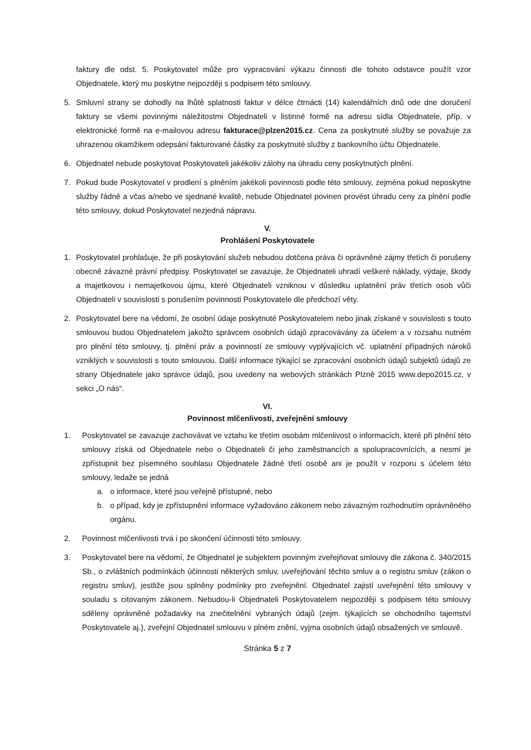faktury dle odst. 5. Poskytovatel může pro vypracování výkazu činnosti dle tohoto odstavce použít vzor Objednatele, který mu poskytne nejpozději s podpisem této smlouvy.
5. Smluvní strany se dohodly na lhůtě splatnosti faktur v délce čtrnácti (14) kalendářních dnů ode dne doručení faktury se všemi povinnými náležitostmi Objednateli v listinné formě na adresu sídla Objednatele, příp. v elektronické formě na e-mailovou adresu fakturace@plzen2015.cz. Cena za poskytnuté služby se považuje za uhrazenou okamžikem odepsání fakturované částky za poskytnuté služby z bankovního účtu Objednatele.
6. Objednatel nebude poskytovat Poskytovateli jakékoliv zálohy na úhradu ceny poskytnutých plnění.
7. Pokud bude Poskytovatel v prodlení s plněním jakékoli povinnosti podle této smlouvy, zejména pokud neposkytne služby řádně a včas a/nebo ve sjednané kvalitě, nebude Objednatel povinen provést úhradu ceny za plnění podle této smlouvy, dokud Poskytovatel nezjedná nápravu.
V.
Prohlášení Poskytovatele
1. Poskytovatel prohlašuje, že při poskytování služeb nebudou dotčena práva či oprávněné zájmy třetích či porušeny obecně závazné právní předpisy. Poskytovatel se zavazuje, že Objednateli uhradí veškeré náklady, výdaje, škody a majetkovou i nemajetkovou újmu, které Objednateli vzniknou v důsledku uplatnění práv třetích osob vůči Objednateli v souvislosti s porušením povinnosti Poskytovatele dle předchozí věty.
2. Poskytovatel bere na vědomí, že osobní údaje poskytnuté Poskytovatelem nebo jinak získané v souvislosti s touto smlouvou budou Objednatelem jakožto správcem osobních údajů zpracovávány za účelem a v rozsahu nutném pro plnění této smlouvy, tj. plnění práv a povinností ze smlouvy vyplývajících vč. uplatnění případných nároků vzniklých v souvislosti s touto smlouvou. Další informace týkající se zpracování osobních údajů subjektů údajů ze strany Objednatele jako správce údajů, jsou uvedeny na webových stránkách Plzně 2015 www.depo2015.cz, v sekci „O nás“.
VI.
Povinnost mlčenlivosti, zveřejnění smlouvy
1. Poskytovatel se zavazuje zachovávat ve vztahu ke třetím osobám mlčenlivost o informacích, které při plnění této smlouvy získá od Objednatele nebo o Objednateli či jeho zaměstnancích a spolupracovnících, a nesmí je zpřístupnit bez písemného souhlasu Objednatele žádné třetí osobě ani je použít v rozporu s účelem této smlouvy, ledaže se jedná
a. o informace, které jsou veřejně přístupné, nebo
b. o případ, kdy je zpřístupnění informace vyžadováno zákonem nebo závazným rozhodnutím oprávněného orgánu.
2. Povinnost mlčenlivosti trvá i po skončení účinnosti této smlouvy.
3. Poskytovatel bere na vědomí, že Objednatel je subjektem povinným zveřejňovat smlouvy dle zákona č. 340/2015 Sb., o zvláštních podmínkách účinnosti některých smluv, uveřejňování těchto smluv a o registru smluv (zákon o registru smluv), jestliže jsou splněny podmínky pro zveřejnění. Objednatel zajistí uveřejnění této smlouvy v souladu s citovaným zákonem. Nebudou-li Objednateli Poskytovatelem nejpozději s podpisem této smlouvy sděleny oprávněné požadavky na znečitelnění vybraných údajů (zejm. týkajících se obchodního tajemství Poskytovatele aj.), zveřejní Objednatel smlouvu v plném znění, vyjma osobních údajů obsažených ve smlouvě.
Stránka 5 z 7